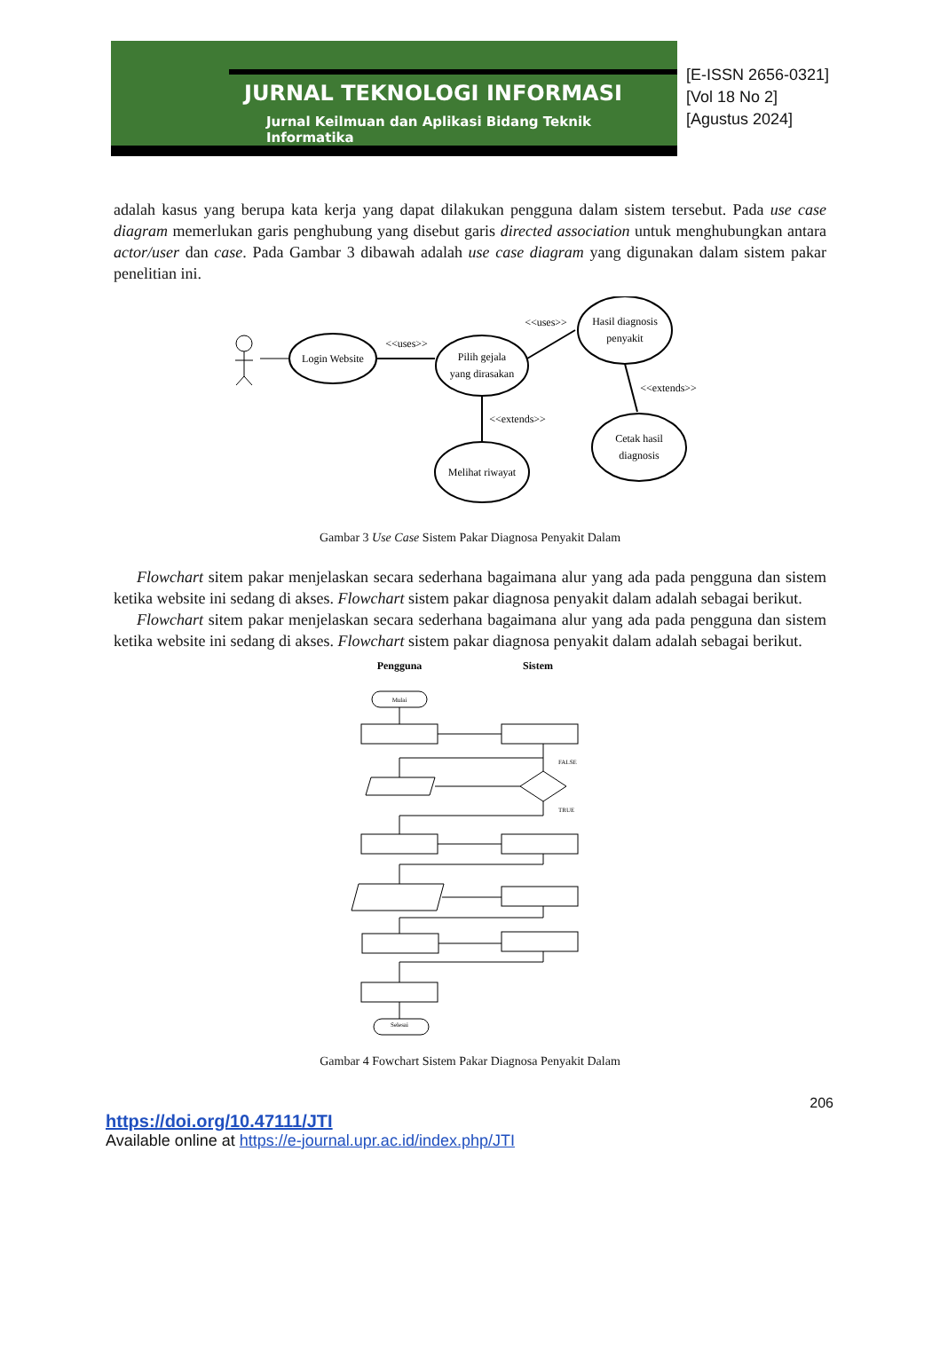JURNAL TEKNOLOGI INFORMASI
Jurnal Keilmuan dan Aplikasi Bidang Teknik Informatika
[E-ISSN 2656-0321]
[Vol 18 No 2]
[Agustus 2024]
adalah kasus yang berupa kata kerja yang dapat dilakukan pengguna dalam sistem tersebut. Pada use case diagram memerlukan garis penghubung yang disebut garis directed association untuk menghubungkan antara actor/user dan case. Pada Gambar 3 dibawah adalah use case diagram yang digunakan dalam sistem pakar penelitian ini.
Login Website
<<uses>>
Pilih gejala
yang dirasakan
<<uses>>
Hasil diagnosis
penyakit
<<extends>>
Melihat riwayat
<<extends>>
Cetak hasil
diagnosis
Gambar 3 Use Case Sistem Pakar Diagnosa Penyakit Dalam
Flowchart sitem pakar menjelaskan secara sederhana bagaimana alur yang ada pada pengguna dan sistem ketika website ini sedang di akses. Flowchart sistem pakar diagnosa penyakit dalam adalah sebagai berikut.
Flowchart sitem pakar menjelaskan secara sederhana bagaimana alur yang ada pada pengguna dan sistem ketika website ini sedang di akses. Flowchart sistem pakar diagnosa penyakit dalam adalah sebagai berikut.
Pengguna
Sistem
Mulai
FALSE
TRUE
Selesai
Gambar 4 Fowchart Sistem Pakar Diagnosa Penyakit Dalam
206
https://doi.org/10.47111/JTI
Available online at https://e-journal.upr.ac.id/index.php/JTI